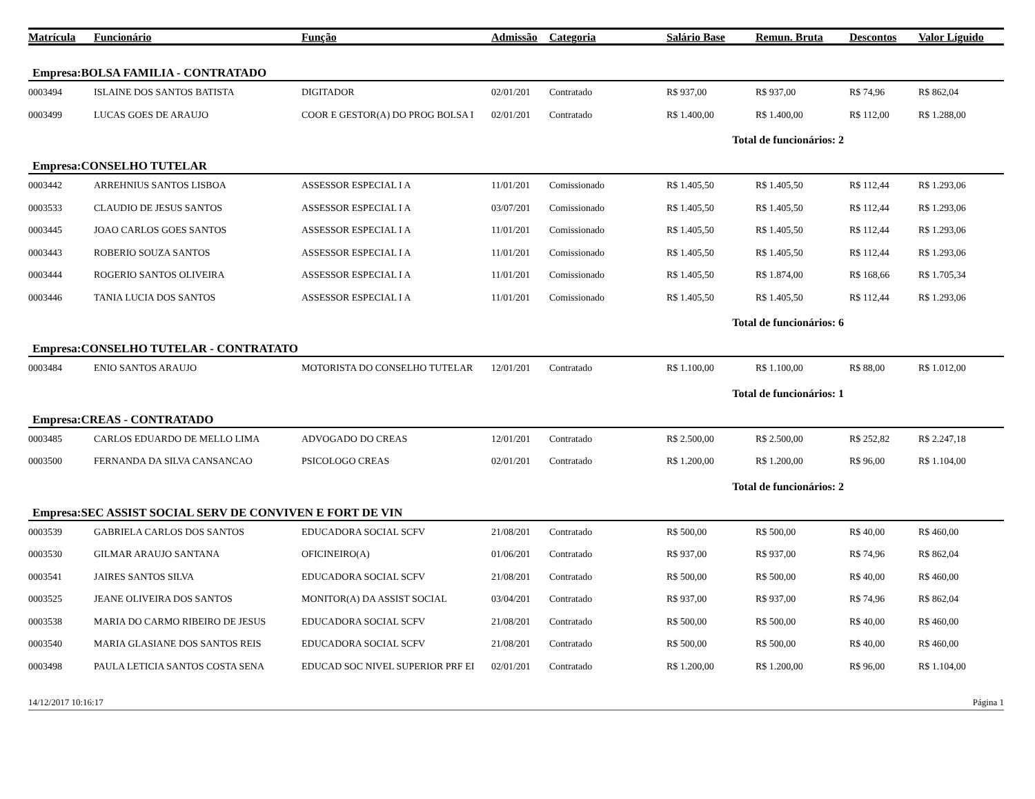| Matrícula | Funcionário | Função | Admissão | Categoria | Salário Base | Remun. Bruta | Descontos | Valor Líguido |
| --- | --- | --- | --- | --- | --- | --- | --- | --- |
| Empresa:BOLSA FAMILIA - CONTRATADO | | | | | | | | |
| 0003494 | ISLAINE DOS SANTOS BATISTA | DIGITADOR | 02/01/201 | Contratado | R$ 937,00 | R$ 937,00 | R$ 74,96 | R$ 862,04 |
| 0003499 | LUCAS GOES DE ARAUJO | COOR E GESTOR(A) DO PROG BOLSA I | 02/01/201 | Contratado | R$ 1.400,00 | R$ 1.400,00 | R$ 112,00 | R$ 1.288,00 |
| Total de funcionários: 2 | | | | | | | | |
| Empresa:CONSELHO TUTELAR | | | | | | | | |
| 0003442 | ARREHNIUS SANTOS LISBOA | ASSESSOR ESPECIAL I A | 11/01/201 | Comissionado | R$ 1.405,50 | R$ 1.405,50 | R$ 112,44 | R$ 1.293,06 |
| 0003533 | CLAUDIO DE JESUS SANTOS | ASSESSOR ESPECIAL I A | 03/07/201 | Comissionado | R$ 1.405,50 | R$ 1.405,50 | R$ 112,44 | R$ 1.293,06 |
| 0003445 | JOAO CARLOS GOES SANTOS | ASSESSOR ESPECIAL I A | 11/01/201 | Comissionado | R$ 1.405,50 | R$ 1.405,50 | R$ 112,44 | R$ 1.293,06 |
| 0003443 | ROBERIO SOUZA SANTOS | ASSESSOR ESPECIAL I A | 11/01/201 | Comissionado | R$ 1.405,50 | R$ 1.405,50 | R$ 112,44 | R$ 1.293,06 |
| 0003444 | ROGERIO SANTOS OLIVEIRA | ASSESSOR ESPECIAL I A | 11/01/201 | Comissionado | R$ 1.405,50 | R$ 1.874,00 | R$ 168,66 | R$ 1.705,34 |
| 0003446 | TANIA LUCIA DOS SANTOS | ASSESSOR ESPECIAL I A | 11/01/201 | Comissionado | R$ 1.405,50 | R$ 1.405,50 | R$ 112,44 | R$ 1.293,06 |
| Total de funcionários: 6 | | | | | | | | |
| Empresa:CONSELHO TUTELAR - CONTRATATO | | | | | | | | |
| 0003484 | ENIO SANTOS ARAUJO | MOTORISTA DO CONSELHO TUTELAR | 12/01/201 | Contratado | R$ 1.100,00 | R$ 1.100,00 | R$ 88,00 | R$ 1.012,00 |
| Total de funcionários: 1 | | | | | | | | |
| Empresa:CREAS - CONTRATADO | | | | | | | | |
| 0003485 | CARLOS EDUARDO DE MELLO LIMA | ADVOGADO DO CREAS | 12/01/201 | Contratado | R$ 2.500,00 | R$ 2.500,00 | R$ 252,82 | R$ 2.247,18 |
| 0003500 | FERNANDA DA SILVA CANSANCAO | PSICOLOGO CREAS | 02/01/201 | Contratado | R$ 1.200,00 | R$ 1.200,00 | R$ 96,00 | R$ 1.104,00 |
| Total de funcionários: 2 | | | | | | | | |
| Empresa:SEC ASSIST SOCIAL SERV DE CONVIVEN E FORT DE VIN | | | | | | | | |
| 0003539 | GABRIELA CARLOS DOS SANTOS | EDUCADORA SOCIAL SCFV | 21/08/201 | Contratado | R$ 500,00 | R$ 500,00 | R$ 40,00 | R$ 460,00 |
| 0003530 | GILMAR ARAUJO SANTANA | OFICINEIRO(A) | 01/06/201 | Contratado | R$ 937,00 | R$ 937,00 | R$ 74,96 | R$ 862,04 |
| 0003541 | JAIRES SANTOS SILVA | EDUCADORA SOCIAL SCFV | 21/08/201 | Contratado | R$ 500,00 | R$ 500,00 | R$ 40,00 | R$ 460,00 |
| 0003525 | JEANE OLIVEIRA DOS SANTOS | MONITOR(A) DA ASSIST SOCIAL | 03/04/201 | Contratado | R$ 937,00 | R$ 937,00 | R$ 74,96 | R$ 862,04 |
| 0003538 | MARIA DO CARMO RIBEIRO DE JESUS | EDUCADORA SOCIAL SCFV | 21/08/201 | Contratado | R$ 500,00 | R$ 500,00 | R$ 40,00 | R$ 460,00 |
| 0003540 | MARIA GLASIANE DOS SANTOS REIS | EDUCADORA SOCIAL SCFV | 21/08/201 | Contratado | R$ 500,00 | R$ 500,00 | R$ 40,00 | R$ 460,00 |
| 0003498 | PAULA LETICIA SANTOS COSTA SENA | EDUCAD SOC NIVEL SUPERIOR PRF EI | 02/01/201 | Contratado | R$ 1.200,00 | R$ 1.200,00 | R$ 96,00 | R$ 1.104,00 |
14/12/2017 10:16:17 Página 1